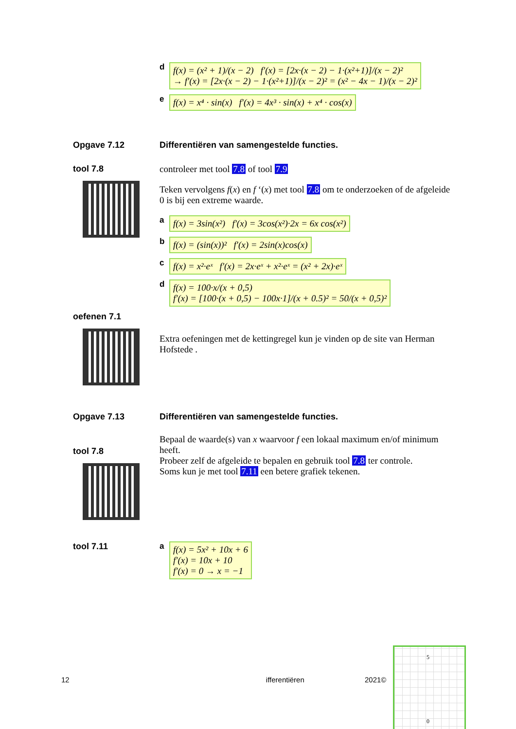df(x) = (x² + 1)/(x − 2) f′(x) = [2x·(x − 2) − 1·(x²+1)]/(x − 2)²
→ f′(x) = [2x·(x − 2) − 1·(x²+1)]/(x − 2)² = (x² − 4x − 1)/(x − 2)²
ef(x) = x⁴ · sin(x) f′(x) = 4x³ · sin(x) + x⁴ · cos(x)
Opgave 7.12 Differentiëren van samengestelde functies.
tool 7.8 controleer met tool 7.8 of tool 7.9
Teken vervolgens f(x) en f ‘(x) met tool 7.8 om te onderzoeken of de afgeleide 0 is bij een extreme waarde.
af(x) = 3sin(x²) f′(x) = 3cos(x²)·2x = 6x cos(x²)
bf(x) = (sin(x))² f′(x) = 2sin(x)cos(x)
cf(x) = x²·eˣ f′(x) = 2x·eˣ + x²·eˣ = (x² + 2x)·eˣ
df(x) = 100·x/(x + 0,5)
f′(x) = [100·(x + 0,5) − 100x·1]/(x + 0.5)² = 50/(x + 0,5)²
oefenen 7.1
Extra oefeningen met de kettingregel kun je vinden op de site van Herman Hofstede .
Opgave 7.13 Differentiëren van samengestelde functies.
tool 7.8
Bepaal de waarde(s) van x waarvoor f een lokaal maximum en/of minimum heeft.
Probeer zelf de afgeleide te bepalen en gebruik tool 7.8 ter controle.
Soms kun je met tool 7.11 een betere grafiek tekenen.
tool 7.11 af(x) = 5x² + 10x + 6
f′(x) = 10x + 10
f′(x) = 0 → x = −1
12 ifferentiëren 2021©
5
0